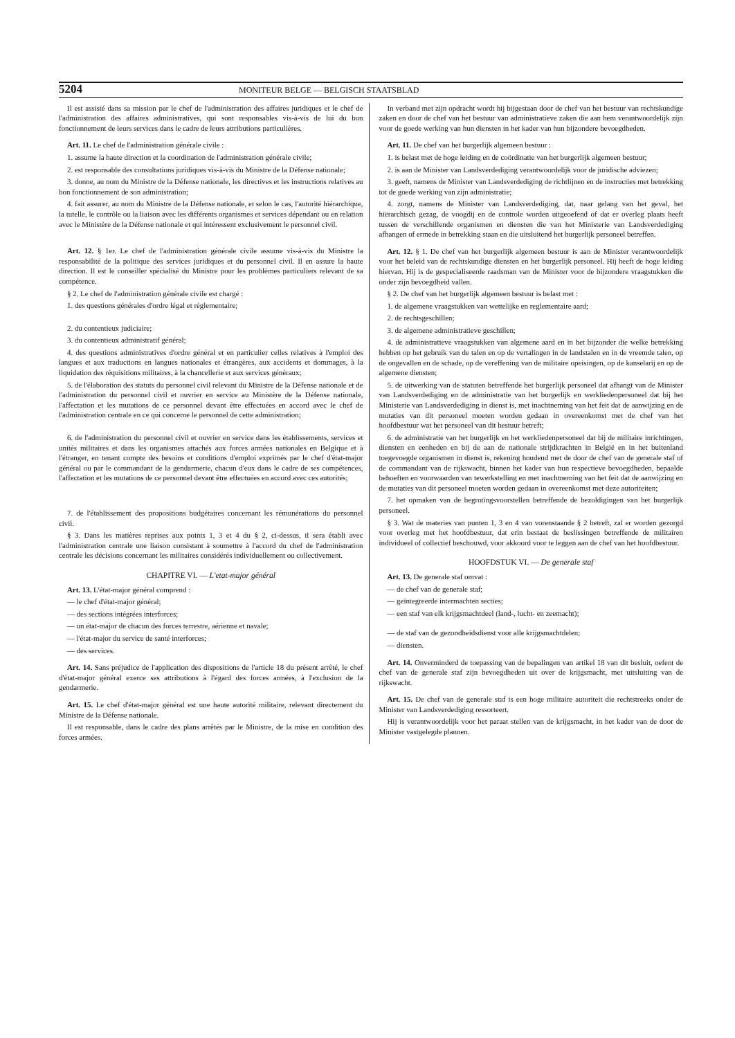5204 MONITEUR BELGE — BELGISCH STAATSBLAD
Il est assisté dans sa mission par le chef de l'administration des affaires juridiques et le chef de l'administration des affaires administratives, qui sont responsables vis-à-vis de lui du bon fonctionnement de leurs services dans le cadre de leurs attributions particulières.
Art. 11. Le chef de l'administration générale civile :
1. assume la haute direction et la coordination de l'administration générale civile;
2. est responsable des consultations juridiques vis-à-vis du Ministre de la Défense nationale;
3. donne, au nom du Ministre de la Défense nationale, les directives et les instructions relatives au bon fonctionnement de son administration;
4. fait assurer, au nom du Ministre de la Défense nationale, et selon le cas, l'autorité hiérarchique, la tutelle, le contrôle ou la liaison avec les différents organismes et services dépendant ou en relation avec le Ministère de la Défense nationale et qui intéressent exclusivement le personnel civil.
Art. 12. § 1er. Le chef de l'administration générale civile assume vis-à-vis du Ministre la responsabilité de la politique des services juridiques et du personnel civil. Il en assure la haute direction. Il est le conseiller spécialisé du Ministre pour les problèmes particuliers relevant de sa compétence.
§ 2. Le chef de l'administration générale civile est chargé :
1. des questions générales d'ordre légal et réglementaire;
2. du contentieux judiciaire;
3. du contentieux administratif général;
4. des questions administratives d'ordre général et en particulier celles relatives à l'emploi des langues et aux traductions en langues nationales et étrangères, aux accidents et dommages, à la liquidation des réquisitions militaires, à la chancellerie et aux services généraux;
5. de l'élaboration des statuts du personnel civil relevant du Ministre de la Défense nationale et de l'administration du personnel civil et ouvrier en service au Ministère de la Défense nationale, l'affectation et les mutations de ce personnel devant être effectuées en accord avec le chef de l'administration centrale en ce qui concerne le personnel de cette administration;
6. de l'administration du personnel civil et ouvrier en service dans les établissements, services et unités militaires et dans les organismes attachés aux forces armées nationales en Belgique et à l'étranger, en tenant compte des besoins et conditions d'emploi exprimés par le chef d'état-major général ou par le commandant de la gendarmerie, chacun d'eux dans le cadre de ses compétences, l'affectation et les mutations de ce personnel devant être effectuées en accord avec ces autorités;
7. de l'établissement des propositions budgétaires concernant les rémunérations du personnel civil.
§ 3. Dans les matières reprises aux points 1, 3 et 4 du § 2, ci-dessus, il sera établi avec l'administration centrale une liaison consistant à soumettre à l'accord du chef de l'administration centrale les décisions concernant les militaires considérés individuellement ou collectivement.
CHAPITRE VI. — L'etat-major général
Art. 13. L'état-major général comprend :
— le chef d'état-major général;
— des sections intégrées interforces;
— un état-major de chacun des forces terrestre, aérienne et navale;
— l'état-major du service de santé interforces;
— des services.
Art. 14. Sans préjudice de l'application des dispositions de l'article 18 du présent arrêté, le chef d'état-major général exerce ses attributions à l'égard des forces armées, à l'exclusion de la gendarmerie.
Art. 15. Le chef d'état-major général est une haute autorité militaire, relevant directement du Ministre de la Défense nationale.
Il est responsable, dans le cadre des plans arrêtés par le Ministre, de la mise en condition des forces armées.
In verband met zijn opdracht wordt hij bijgestaan door de chef van het bestuur van rechtskundige zaken en door de chef van het bestuur van administratieve zaken die aan hem verantwoordelijk zijn voor de goede werking van hun diensten in het kader van hun bijzondere bevoegdheden.
Art. 11. De chef van het burgerlijk algemeen bestuur :
1. is belast met de hoge leiding en de coördinatie van het burgerlijk algemeen bestuur;
2. is aan de Minister van Landsverdediging verantwoordelijk voor de juridische adviezen;
3. geeft, namens de Minister van Landsverdediging de richtlijnen en de instructies met betrekking tot de goede werking van zijn administratie;
4. zorgt, namens de Minister van Landsverdediging, dat, naar gelang van het geval, het hiërarchisch gezag, de voogdij en de controle worden uitgeoefend of dat er overleg plaats heeft tussen de verschillende organismen en diensten die van het Ministerie van Landsverdediging afhangen of ermede in betrekking staan en die uitsluitend het burgerlijk personeel betreffen.
Art. 12. § 1. De chef van het burgerlijk algemeen bestuur is aan de Minister verantwoordelijk voor het beleid van de rechtskundige diensten en het burgerlijk personeel. Hij heeft de hoge leiding hiervan. Hij is de gespecialiseerde raadsman van de Minister voor de bijzondere vraagstukken die onder zijn bevoegdheid vallen.
§ 2. De chef van het burgerlijk algemeen bestuur is belast met :
1. de algemene vraagstukken van wettelijke en reglementaire aard;
2. de rechtsgeschillen;
3. de algemene administratieve geschillen;
4. de administratieve vraagstukken van algemene aard en in het bijzonder die welke betrekking hebben op het gebruik van de talen en op de vertalingen in de landstalen en in de vreemde talen, op de ongevallen en de schade, op de vereffening van de militaire opeisingen, op de kanselarij en op de algemene diensten;
5. de uitwerking van de statuten betreffende het burgerlijk personeel dat afhangt van de Minister van Landsverdediging en de administratie van het burgerlijk en werkliedenpersoneel dat bij het Ministerie van Landsverdediging in dienst is, met inachtneming van het feit dat de aanwijzing en de mutaties van dit personeel moeten worden gedaan in overeenkomst met de chef van het hoofdbestuur wat het personeel van dit bestuur betreft;
6. de administratie van het burgerlijk en het werkliedenpersoneel dat bij de militaire inrichtingen, diensten en eenheden en bij de aan de nationale strijdkrachten in België en in het buitenland toegevoegde organismen in dienst is, rekening houdend met de door de chef van de generale staf of de commandant van de rijkswacht, binnen het kader van hun respectieve bevoegdheden, bepaalde behoeften en voorwaarden van tewerkstelling en met inachtneming van het feit dat de aanwijzing en de mutaties van dit personeel moeten worden gedaan in overeenkomst met deze autoriteiten;
7. het opmaken van de begrotingsvoorstellen betreffende de bezoldigingen van het burgerlijk personeel.
§ 3. Wat de materies van punten 1, 3 en 4 van vorenstaande § 2 betreft, zal er worden gezorgd voor overleg met het hoofdbestuur, dat erin bestaat de beslissingen betreffende de militairen individueel of collectief beschouwd, voor akkoord voor te leggen aan de chef van het hoofdbestuur.
HOOFDSTUK VI. — De generale staf
Art. 13. De generale staf omvat :
— de chef van de generale staf;
— geïntegreerde intermachten secties;
— een staf van elk krijgsmachtdeel (land-, lucht- en zeemacht);
— de staf van de gezondheidsdienst voor alle krijgsmachtdelen;
— diensten.
Art. 14. Onverminderd de toepassing van de bepalingen van artikel 18 van dit besluit, oefent de chef van de generale staf zijn bevoegdheden uit over de krijgsmacht, met uitsluiting van de rijkswacht.
Art. 15. De chef van de generale staf is een hoge militaire autoriteit die rechtstreeks onder de Minister van Landsverdediging ressorteert.
Hij is verantwoordelijk voor het paraat stellen van de krijgsmacht, in het kader van de door de Minister vastgelegde plannen.